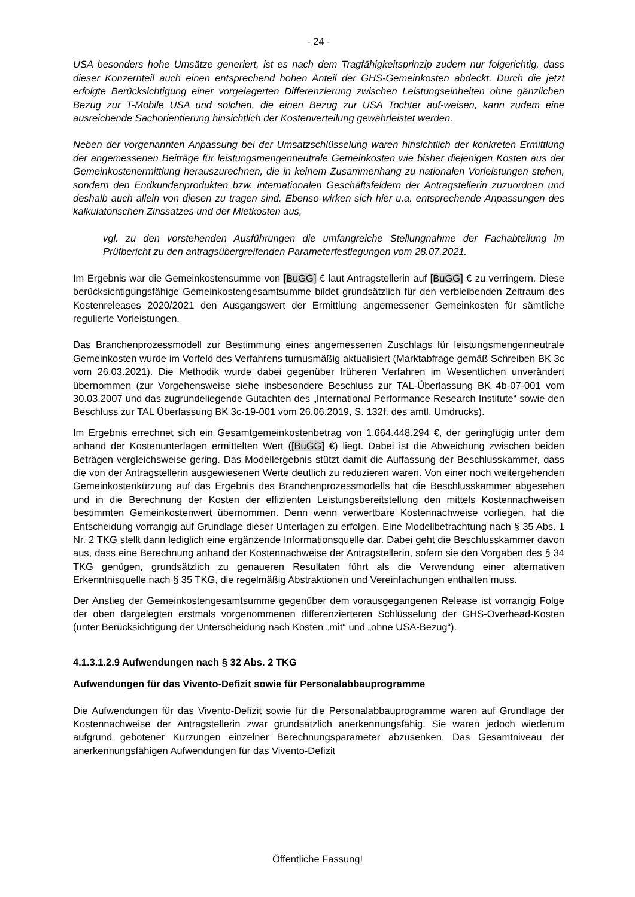- 24 -
USA besonders hohe Umsätze generiert, ist es nach dem Tragfähigkeitsprinzip zudem nur folgerichtig, dass dieser Konzernteil auch einen entsprechend hohen Anteil der GHS-Gemeinkosten abdeckt. Durch die jetzt erfolgte Berücksichtigung einer vorgelagerten Differenzierung zwischen Leistungseinheiten ohne gänzlichen Bezug zur T-Mobile USA und solchen, die einen Bezug zur USA Tochter auf-weisen, kann zudem eine ausreichende Sachorientierung hinsichtlich der Kostenverteilung gewährleistet werden.
Neben der vorgenannten Anpassung bei der Umsatzschlüsselung waren hinsichtlich der konkreten Ermittlung der angemessenen Beiträge für leistungsmengenneutrale Gemeinkosten wie bisher diejenigen Kosten aus der Gemeinkostenermittlung herauszurechnen, die in keinem Zusammenhang zu nationalen Vorleistungen stehen, sondern den Endkundenprodukten bzw. internationalen Geschäftsfeldern der Antragstellerin zuzuordnen und deshalb auch allein von diesen zu tragen sind. Ebenso wirken sich hier u.a. entsprechende Anpassungen des kalkulatorischen Zinssatzes und der Mietkosten aus,
vgl. zu den vorstehenden Ausführungen die umfangreiche Stellungnahme der Fachabteilung im Prüfbericht zu den antragsübergreifenden Parameterfestlegungen vom 28.07.2021.
Im Ergebnis war die Gemeinkostensumme von [BuGG] € laut Antragstellerin auf [BuGG] € zu verringern. Diese berücksichtigungsfähige Gemeinkostengesamtsumme bildet grundsätzlich für den verbleibenden Zeitraum des Kostenreleases 2020/2021 den Ausgangswert der Ermittlung angemessener Gemeinkosten für sämtliche regulierte Vorleistungen.
Das Branchenprozessmodell zur Bestimmung eines angemessenen Zuschlags für leistungsmengenneutrale Gemeinkosten wurde im Vorfeld des Verfahrens turnusmäßig aktualisiert (Marktabfrage gemäß Schreiben BK 3c vom 26.03.2021). Die Methodik wurde dabei gegenüber früheren Verfahren im Wesentlichen unverändert übernommen (zur Vorgehensweise siehe insbesondere Beschluss zur TAL-Überlassung BK 4b-07-001 vom 30.03.2007 und das zugrundeliegende Gutachten des „International Performance Research Institute“ sowie den Beschluss zur TAL Überlassung BK 3c-19-001 vom 26.06.2019, S. 132f. des amtl. Umdrucks).
Im Ergebnis errechnet sich ein Gesamtgemeinkostenbetrag von 1.664.448.294 €, der geringfügig unter dem anhand der Kostenunterlagen ermittelten Wert ([BuGG] €) liegt. Dabei ist die Abweichung zwischen beiden Beträgen vergleichsweise gering. Das Modellergebnis stützt damit die Auffassung der Beschlusskammer, dass die von der Antragstellerin ausgewiesenen Werte deutlich zu reduzieren waren. Von einer noch weitergehenden Gemeinkostenkürzung auf das Ergebnis des Branchenprozessmodells hat die Beschlusskammer abgesehen und in die Berechnung der Kosten der effizienten Leistungsbereitstellung den mittels Kostennachweisen bestimmten Gemeinkostenwert übernommen. Denn wenn verwertbare Kostennachweise vorliegen, hat die Entscheidung vorrangig auf Grundlage dieser Unterlagen zu erfolgen. Eine Modellbetrachtung nach § 35 Abs. 1 Nr. 2 TKG stellt dann lediglich eine ergänzende Informationsquelle dar. Dabei geht die Beschlusskammer davon aus, dass eine Berechnung anhand der Kostennachweise der Antragstellerin, sofern sie den Vorgaben des § 34 TKG genügen, grundsätzlich zu genaueren Resultaten führt als die Verwendung einer alternativen Erkenntnisquelle nach § 35 TKG, die regelmäßig Abstraktionen und Vereinfachungen enthalten muss.
Der Anstieg der Gemeinkostengesamtsumme gegenüber dem vorausgegangenen Release ist vorrangig Folge der oben dargelegten erstmals vorgenommenen differenzierteren Schlüsselung der GHS-Overhead-Kosten (unter Berücksichtigung der Unterscheidung nach Kosten „mit“ und „ohne USA-Bezug“).
4.1.3.1.2.9 Aufwendungen nach § 32 Abs. 2 TKG
Aufwendungen für das Vivento-Defizit sowie für Personalabbauprogramme
Die Aufwendungen für das Vivento-Defizit sowie für die Personalabbauprogramme waren auf Grundlage der Kostennachweise der Antragstellerin zwar grundsätzlich anerkennungsfähig. Sie waren jedoch wiederum aufgrund gebotener Kürzungen einzelner Berechnungsparameter abzusenken. Das Gesamtniveau der anerkennungsfähigen Aufwendungen für das Vivento-Defizit
Öffentliche Fassung!